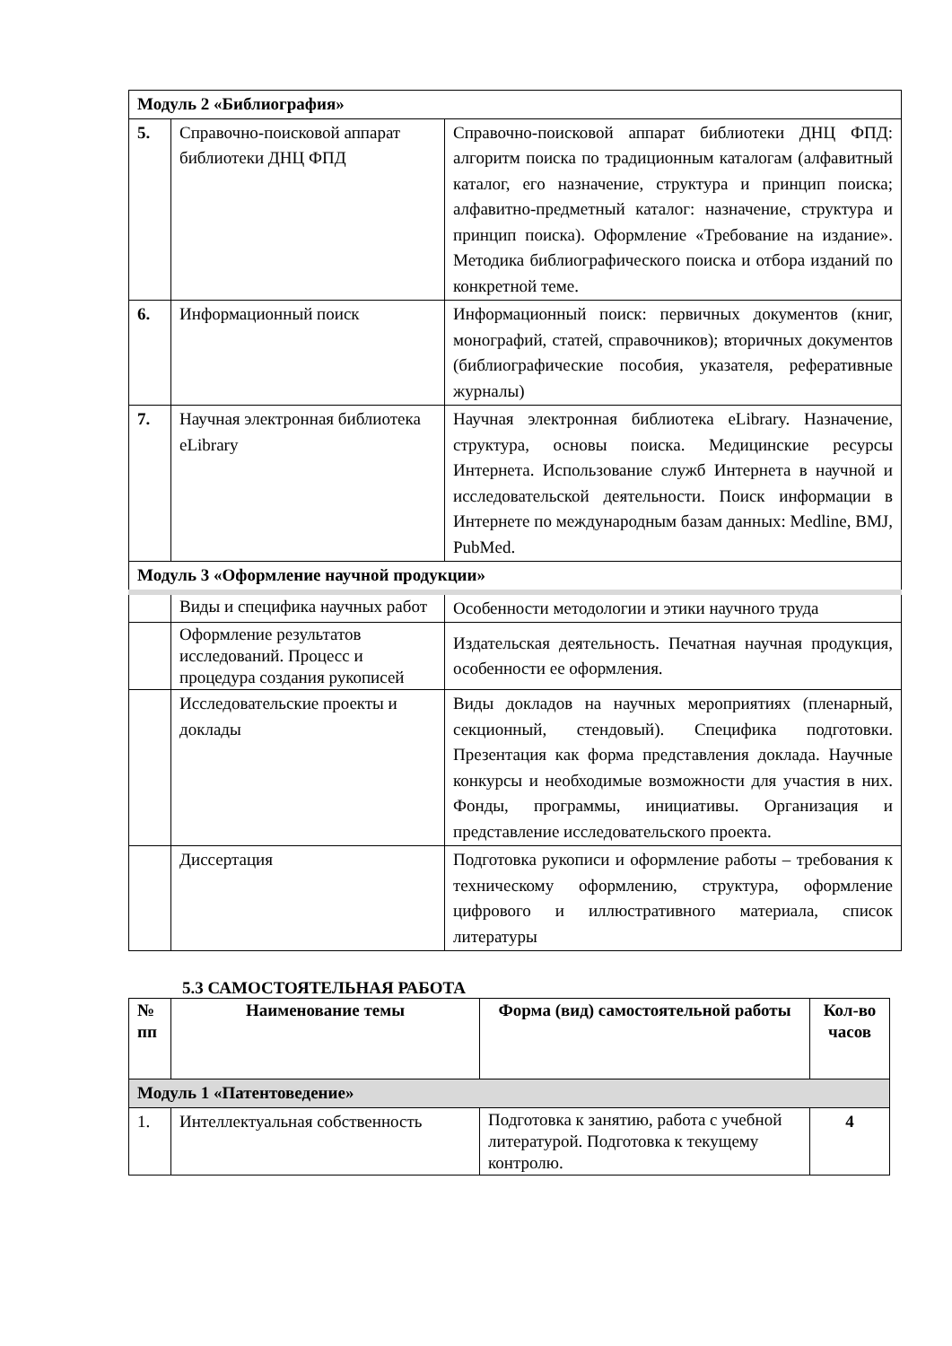| Модуль 2 «Библиография» | | |
| 5. | Справочно-поисковой аппарат библиотеки ДНЦ ФПД | Справочно-поисковой аппарат библиотеки ДНЦ ФПД: алгоритм поиска по традиционным каталогам (алфавитный каталог, его назначение, структура и принцип поиска; алфавитно-предметный каталог: назначение, структура и принцип поиска). Оформление «Требование на издание». Методика библиографического поиска и отбора изданий по конкретной теме. |
| 6. | Информационный поиск | Информационный поиск: первичных документов (книг, монографий, статей, справочников); вторичных документов (библиографические пособия, указателя, реферативные журналы) |
| 7. | Научная электронная библиотека eLibrary | Научная электронная библиотека eLibrary. Назначение, структура, основы поиска. Медицинские ресурсы Интернета. Использование служб Интернета в научной и исследовательской деятельности. Поиск информации в Интернете по международным базам данных: Medline, BMJ, PubMed. |
| Модуль 3 «Оформление научной продукции» | | |
| | Виды и специфика научных работ | Особенности методологии и этики научного труда |
| | Оформление результатов исследований. Процесс и процедура создания рукописей | Издательская деятельность. Печатная научная продукция, особенности ее оформления. |
| | Исследовательские проекты и доклады | Виды докладов на научных мероприятиях (пленарный, секционный, стендовый). Специфика подготовки. Презентация как форма представления доклада. Научные конкурсы и необходимые возможности для участия в них. Фонды, программы, инициативы. Организация и представление исследовательского проекта. |
| | Диссертация | Подготовка рукописи и оформление работы – требования к техническому оформлению, структура, оформление цифрового и иллюстративного материала, список литературы |
5.3 САМОСТОЯТЕЛЬНАЯ РАБОТА
| № пп | Наименование темы | Форма (вид) самостоятельной работы | Кол-во часов |
| --- | --- | --- | --- |
| Модуль 1 «Патентоведение» | | | |
| 1. | Интеллектуальная собственность | Подготовка к занятию, работа с учебной литературой. Подготовка к текущему контролю. | 4 |